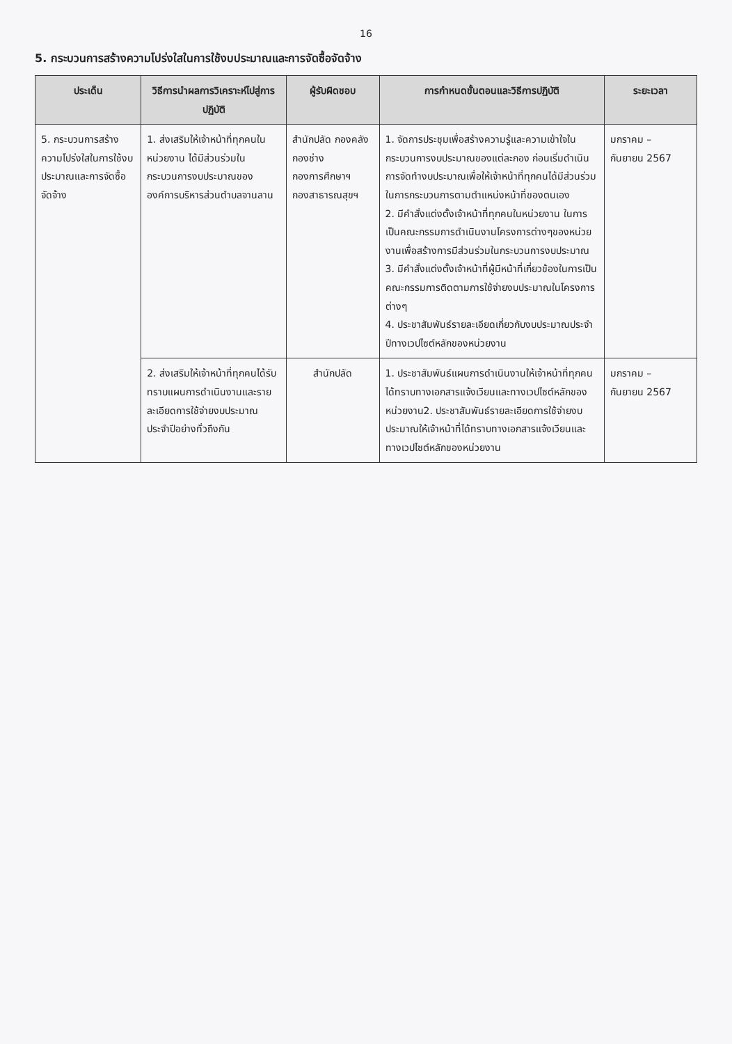16
5. กระบวนการสร้างความโปร่งใสในการใช้งบประมาณและการจัดซื้อจัดจ้าง
| ประเด็น | วิธีการนำผลการวิเคราะห์ไปสู่การปฏิบัติ | ผู้รับผิดชอบ | การกำหนดขั้นตอนและวิธีการปฏิบัติ | ระยะเวลา |
| --- | --- | --- | --- | --- |
| 5. กระบวนการสร้างความโปร่งใสในการใช้งบประมาณและการจัดซื้อจัดจ้าง | 1. ส่งเสริมให้เจ้าหน้าที่ทุกคนในหน่วยงาน ได้มีส่วนร่วมในกระบวนการงบประมาณขององค์การบริหารส่วนตำบลจานลาน | สำนักปลัด กองคลัง กองช่าง กองการศึกษาฯ กองสาธารณสุขฯ | 1. จัดการประชุมเพื่อสร้างความรู้และความเข้าใจในกระบวนการงบประมาณของแต่ละกอง ก่อนเริ่มดำเนินการจัดทำงบประมาณเพื่อให้เจ้าหน้าที่ทุกคนได้มีส่วนร่วมในการกระบวนการตามตำแหน่งหน้าที่ของตนเอง 2. มีคำสั่งแต่งตั้งเจ้าหน้าที่ทุกคนในหน่วยงาน ในการเป็นคณะกรรมการดำเนินงานโครงการต่างๆของหน่วยงานเพื่อสร้างการมีส่วนร่วมในกระบวนการงบประมาณ 3. มีคำสั่งแต่งตั้งเจ้าหน้าที่ผู้มีหน้าที่เกี่ยวข้องในการเป็นคณะกรรมการติดตามการใช้จ่ายงบประมาณในโครงการต่างๆ 4. ประชาสัมพันธ์รายละเอียดเกี่ยวกับงบประมาณประจำปีทางเวปไซต์หลักของหน่วยงาน | มกราคม – กันยายน 2567 |
| | 2. ส่งเสริมให้เจ้าหน้าที่ทุกคนได้รับทราบแผนการดำเนินงานและรายละเอียดการใช้จ่ายงบประมาณประจำปีอย่างทั่วถึงกัน | สำนักปลัด | 1. ประชาสัมพันธ์แผนการดำเนินงานให้เจ้าหน้าที่ทุกคนได้ทราบทางเอกสารแจ้งเวียนและทางเวปไซต์หลักของหน่วยงาน2. ประชาสัมพันธ์รายละเอียดการใช้จ่ายงบประมาณให้เจ้าหน้าที่ได้ทราบทางเอกสารแจ้งเวียนและทางเวปไซต์หลักของหน่วยงาน | มกราคม – กันยายน 2567 |